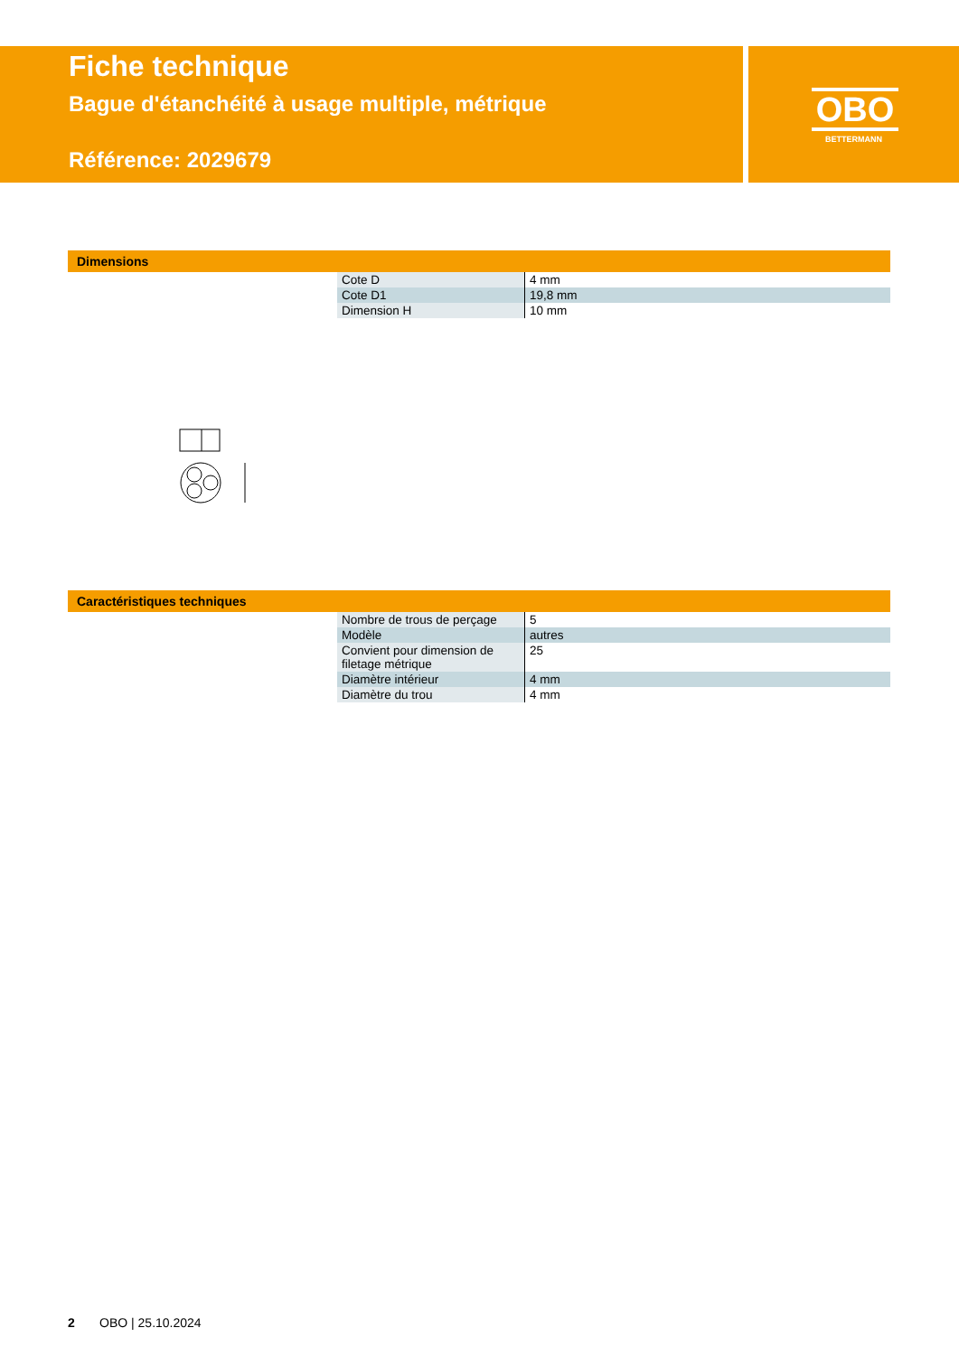Fiche technique
Bague d'étanchéité à usage multiple, métrique
Référence: 2029679
OBO
BETTERMANN
Dimensions
| Cote D | 4 mm |
| Cote D1 | 19,8 mm |
| Dimension H | 10 mm |
Caractéristiques techniques
| Nombre de trous de perçage | 5 |
| Modèle | autres |
| Convient pour dimension de filetage métrique | 25 |
| Diamètre intérieur | 4 mm |
| Diamètre du trou | 4 mm |
2 OBO | 25.10.2024